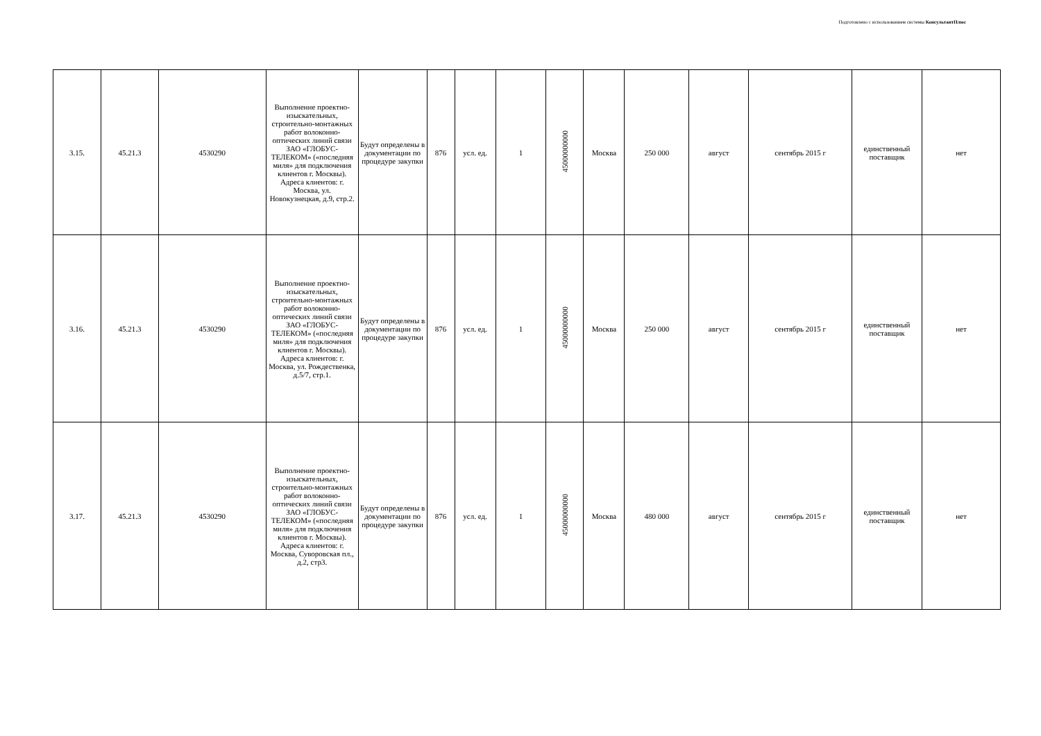Подготовлено с использованием системы КонсультантПлюс
| 3.15. | 45.21.3 | 4530290 | Выполнение проектно-изыскательных, строительно-монтажных работ волоконно-оптических линий связи ЗАО «ГЛОБУС-ТЕЛЕКОМ» («последняя миля» для подключения клиентов г. Москвы). Адреса клиентов: г. Москва, ул. Новокузнецкая, д.9, стр.2. | Будут определены в документации по процедуре закупки | 876 | усл. ед. | 1 | 45000000000 | Москва | 250 000 | август | сентябрь 2015 г | единственный поставщик | нет |
| 3.16. | 45.21.3 | 4530290 | Выполнение проектно-изыскательных, строительно-монтажных работ волоконно-оптических линий связи ЗАО «ГЛОБУС-ТЕЛЕКОМ» («последняя миля» для подключения клиентов г. Москвы). Адреса клиентов: г. Москва, ул. Рождественка, д.5/7, стр.1. | Будут определены в документации по процедуре закупки | 876 | усл. ед. | 1 | 45000000000 | Москва | 250 000 | август | сентябрь 2015 г | единственный поставщик | нет |
| 3.17. | 45.21.3 | 4530290 | Выполнение проектно-изыскательных, строительно-монтажных работ волоконно-оптических линий связи ЗАО «ГЛОБУС-ТЕЛЕКОМ» («последняя миля» для подключения клиентов г. Москвы). Адреса клиентов: г. Москва, Суворовская пл., д.2, стр3. | Будут определены в документации по процедуре закупки | 876 | усл. ед. | 1 | 45000000000 | Москва | 480 000 | август | сентябрь 2015 г | единственный поставщик | нет |